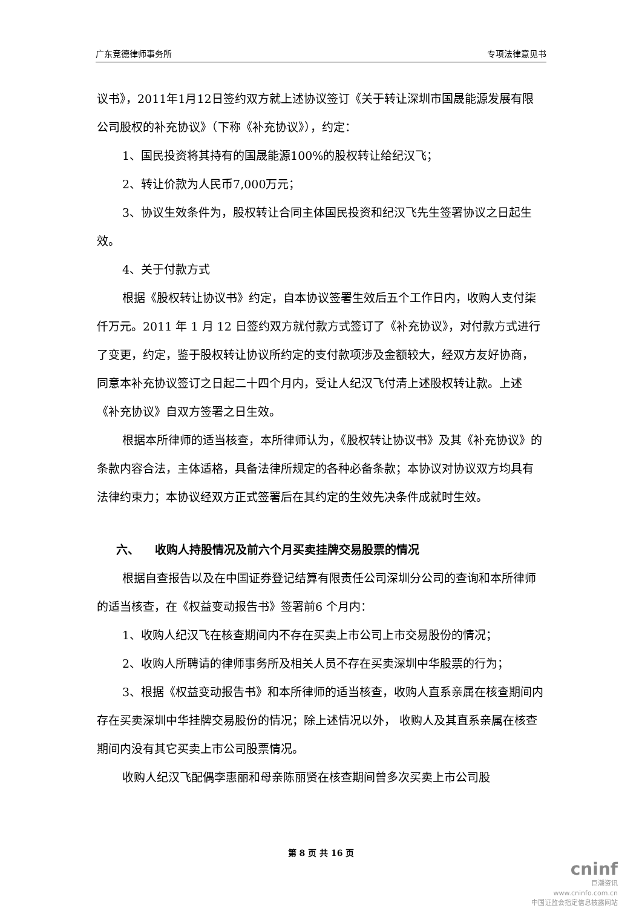广东竞德律师事务所 专项法律意见书
议书》，2011年1月12日签约双方就上述协议签订《关于转让深圳市国晟能源发展有限公司股权的补充协议》（下称《补充协议》），约定：
1、国民投资将其持有的国晟能源100%的股权转让给纪汉飞；
2、转让价款为人民币7,000万元；
3、协议生效条件为，股权转让合同主体国民投资和纪汉飞先生签署协议之日起生效。
4、关于付款方式
根据《股权转让协议书》约定，自本协议签署生效后五个工作日内，收购人支付柒仟万元。2011 年 1 月 12 日签约双方就付款方式签订了《补充协议》，对付款方式进行了变更，约定，鉴于股权转让协议所约定的支付款项涉及金额较大，经双方友好协商，同意本补充协议签订之日起二十四个月内，受让人纪汉飞付清上述股权转让款。上述《补充协议》自双方签署之日生效。
根据本所律师的适当核查，本所律师认为，《股权转让协议书》及其《补充协议》的条款内容合法，主体适格，具备法律所规定的各种必备条款；本协议对协议双方均具有法律约束力；本协议经双方正式签署后在其约定的生效先决条件成就时生效。
六、 收购人持股情况及前六个月买卖挂牌交易股票的情况
根据自查报告以及在中国证券登记结算有限责任公司深圳分公司的查询和本所律师的适当核查，在《权益变动报告书》签署前6 个月内：
1、收购人纪汉飞在核查期间内不存在买卖上市公司上市交易股份的情况；
2、收购人所聘请的律师事务所及相关人员不存在买卖深圳中华股票的行为；
3、根据《权益变动报告书》和本所律师的适当核查，收购人直系亲属在核查期间内存在买卖深圳中华挂牌交易股份的情况；除上述情况以外， 收购人及其直系亲属在核查期间内没有其它买卖上市公司股票情况。
收购人纪汉飞配偶李惠丽和母亲陈丽贤在核查期间曾多次买卖上市公司股
第 8 页 共 16 页
cninf
巨潮资讯
www.cninfo.com.cn
中国证监会指定信息披露网站